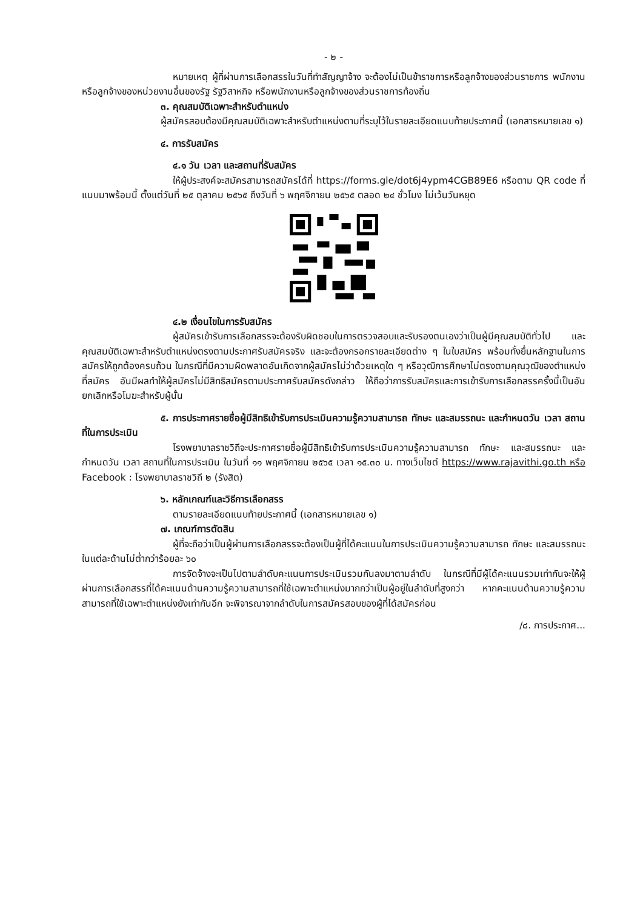- ๒ -
หมายเหตุ ผู้ที่ผ่านการเลือกสรรในวันที่ทำสัญญาจ้าง จะต้องไม่เป็นข้าราชการหรือลูกจ้างของส่วนราชการ พนักงาน หรือลูกจ้างของหน่วยงานอื่นของรัฐ รัฐวิสาหกิจ หรือพนักงานหรือลูกจ้างของส่วนราชการท้องถิ่น
๓. คุณสมบัติเฉพาะสำหรับตำแหน่ง
ผู้สมัครสอบต้องมีคุณสมบัติเฉพาะสำหรับตำแหน่งตามที่ระบุไว้ในรายละเอียดแนบท้ายประกาศนี้ (เอกสารหมายเลข ๑)
๔. การรับสมัคร
๔.๑ วัน เวลา และสถานที่รับสมัคร
ให้ผู้ประสงค์จะสมัครสามารถสมัครได้ที่ https://forms.gle/dot6j4ypm4CGB89E6 หรือตาม QR code ที่แนบมาพร้อมนี้ ตั้งแต่วันที่ ๒๕ ตุลาคม ๒๕๖๕ ถึงวันที่ ๖ พฤศจิกายน ๒๕๖๕ ตลอด ๒๔ ชั่วโมง ไม่เว้นวันหยุด
๔.๒ เงื่อนไขในการรับสมัคร
ผู้สมัครเข้ารับการเลือกสรรจะต้องรับผิดชอบในการตรวจสอบและรับรองตนเองว่าเป็นผู้มีคุณสมบัติทั่วไป และคุณสมบัติเฉพาะสำหรับตำแหน่งตรงตามประกาศรับสมัครจริง และจะต้องกรอกรายละเอียดต่าง ๆ ในใบสมัคร พร้อมทั้งยื่นหลักฐานในการสมัครให้ถูกต้องครบถ้วน ในกรณีที่มีความผิดพลาดอันเกิดจากผู้สมัครไม่ว่าด้วยเหตุใด ๆ หรือวุฒิการศึกษาไม่ตรงตามคุณวุฒิของตำแหน่งที่สมัคร อันมีผลทำให้ผู้สมัครไม่มีสิทธิสมัครตามประกาศรับสมัครดังกล่าว ให้ถือว่าการรับสมัครและการเข้ารับการเลือกสรรครั้งนี้เป็นอันยกเลิกหรือโมฆะสำหรับผู้นั้น
๕. การประกาศรายชื่อผู้มีสิทธิเข้ารับการประเมินความรู้ความสามารถ ทักษะ และสมรรถนะ และกำหนดวัน เวลา สถานที่ในการประเมิน
โรงพยาบาลราชวิถีจะประกาศรายชื่อผู้มีสิทธิเข้ารับการประเมินความรู้ความสามารถ ทักษะ และสมรรถนะ และกำหนดวัน เวลา สถานที่ในการประเมิน ในวันที่ ๑๑ พฤศจิกายน ๒๕๖๕ เวลา ๑๕.๓๐ น. ทางเว็บไซต์ https://www.rajavithi.go.th หรือ Facebook : โรงพยาบาลราชวิถี ๒ (รังสิต)
๖. หลักเกณฑ์และวิธีการเลือกสรร
ตามรายละเอียดแนบท้ายประกาศนี้ (เอกสารหมายเลข ๑)
๗. เกณฑ์การตัดสิน
ผู้ที่จะถือว่าเป็นผู้ผ่านการเลือกสรรจะต้องเป็นผู้ที่ได้คะแนนในการประเมินความรู้ความสามารถ ทักษะ และสมรรถนะ ในแต่ละด้านไม่ต่ำกว่าร้อยละ ๖๐
การจัดจ้างจะเป็นไปตามลำดับคะแนนการประเมินรวมกันลงมาตามลำดับ ในกรณีที่มีผู้ได้คะแนนรวมเท่ากันจะให้ผู้ผ่านการเลือกสรรที่ได้คะแนนด้านความรู้ความสามารถที่ใช้เฉพาะตำแหน่งมากกว่าเป็นผู้อยู่ในลำดับที่สูงกว่า หากคะแนนด้านความรู้ความสามารถที่ใช้เฉพาะตำแหน่งยังเท่ากันอีก จะพิจารณาจากลำดับในการสมัครสอบของผู้ที่ได้สมัครก่อน
/๘. การประกาศ...